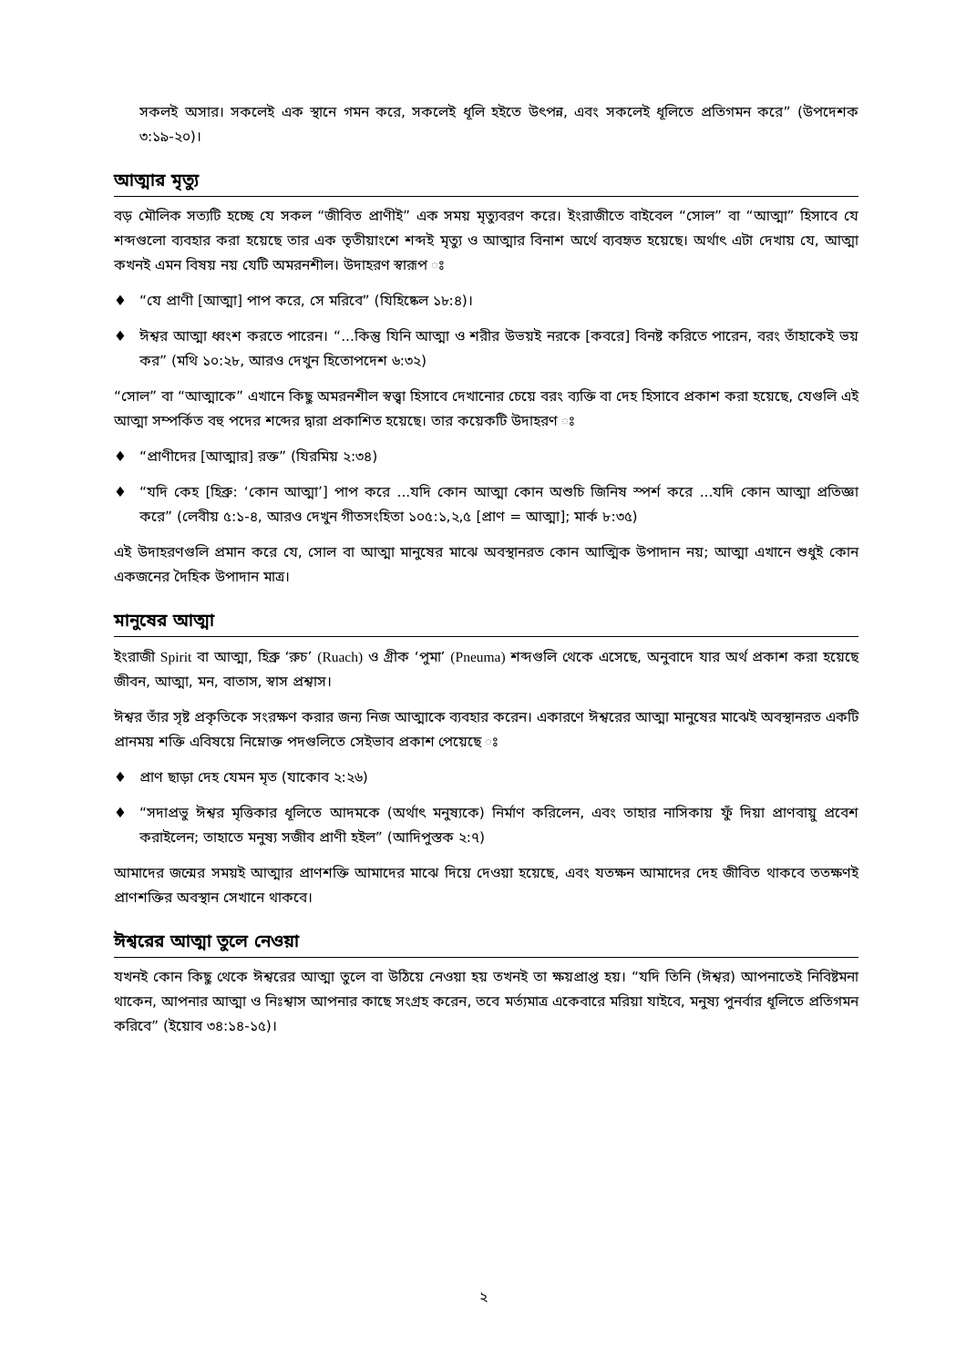সকলই অসার। সকলেই এক স্থানে গমন করে, সকলেই ধূলি হইতে উৎপন্ন, এবং সকলেই ধূলিতে প্রতিগমন করে” (উপদেশক ৩:১৯-২০)।
আত্মার মৃত্যু
বড় মৌলিক সত্যটি হচ্ছে যে সকল “জীবিত প্রাণীই” এক সময় মৃত্যুবরণ করে। ইংরাজীতে বাইবেল “সোল” বা “আত্মা” হিসাবে যে শব্দগুলো ব্যবহার করা হয়েছে তার এক তৃতীয়াংশে শব্দই মৃত্যু ও আত্মার বিনাশ অর্থে ব্যবহৃত হয়েছে। অর্থাৎ এটা দেখায় যে, আত্মা কখনই এমন বিষয় নয় যেটি অমরনশীল। উদাহরণ স্বারূপ ঃ
♦ “যে প্রাণী [আত্মা] পাপ করে, সে মরিবে” (যিহিষ্কেল ১৮:৪)।
♦ ঈশ্বর আত্মা ধ্বংশ করতে পারেন। “...কিন্তু যিনি আত্মা ও শরীর উভয়ই নরকে [কবরে] বিনষ্ট করিতে পারেন, বরং তাঁহাকেই ভয় কর” (মথি ১০:২৮, আরও দেখুন হিতোপদেশ ৬:৩২)
“সোল” বা “আত্মাকে” এখানে কিছু অমরনশীল স্বত্ত্বা হিসাবে দেখানোর চেয়ে বরং ব্যক্তি বা দেহ হিসাবে প্রকাশ করা হয়েছে, যেগুলি এই আত্মা সম্পর্কিত বহু পদের শব্দের দ্বারা প্রকাশিত হয়েছে। তার কয়েকটি উদাহরণ ঃ
♦ “প্রাণীদের [আত্মার] রক্ত” (যিরমিয় ২:৩৪)
♦ “যদি কেহ [হিব্রু: ‘কোন আত্মা’] পাপ করে ...যদি কোন আত্মা কোন অশুচি জিনিষ স্পর্শ করে ...যদি কোন আত্মা প্রতিজ্ঞা করে” (লেবীয় ৫:১-৪, আরও দেখুন গীতসংহিতা ১০৫:১,২,৫ [প্রাণ = আত্মা]; মার্ক ৮:৩৫)
এই উদাহরণগুলি প্রমান করে যে, সোল বা আত্মা মানুষের মাঝে অবস্থানরত কোন আত্মিক উপাদান নয়; আত্মা এখানে শুধুই কোন একজনের দৈহিক উপাদান মাত্র।
মানুষের আত্মা
ইংরাজী Spirit বা আত্মা, হিব্রু ‘রুচ’ (Ruach) ও গ্রীক ‘পুমা’ (Pneuma) শব্দগুলি থেকে এসেছে, অনুবাদে যার অর্থ প্রকাশ করা হয়েছে জীবন, আত্মা, মন, বাতাস, স্বাস প্রশ্বাস।
ঈশ্বর তাঁর সৃষ্ট প্রকৃতিকে সংরক্ষণ করার জন্য নিজ আত্মাকে ব্যবহার করেন। একারণে ঈশ্বরের আত্মা মানুষের মাঝেই অবস্থানরত একটি প্রানময় শক্তি এবিষয়ে নিম্নোক্ত পদগুলিতে সেইভাব প্রকাশ পেয়েছে ঃ
♦ প্রাণ ছাড়া দেহ যেমন মৃত (যাকোব ২:২৬)
♦ “সদাপ্রভু ঈশ্বর মৃত্তিকার ধূলিতে আদমকে (অর্থাৎ মনুষ্যকে) নির্মাণ করিলেন, এবং তাহার নাসিকায় ফুঁ দিয়া প্রাণবায়ু প্রবেশ করাইলেন; তাহাতে মনুষ্য সজীব প্রাণী হইল” (আদিপুস্তক ২:৭)
আমাদের জন্মের সময়ই আত্মার প্রাণশক্তি আমাদের মাঝে দিয়ে দেওয়া হয়েছে, এবং যতক্ষন আমাদের দেহ জীবিত থাকবে ততক্ষণই প্রাণশক্তির অবস্থান সেখানে থাকবে।
ঈশ্বরের আত্মা তুলে নেওয়া
যখনই কোন কিছু থেকে ঈশ্বরের আত্মা তুলে বা উঠিয়ে নেওয়া হয় তখনই তা ক্ষয়প্রাপ্ত হয়। “যদি তিনি (ঈশ্বর) আপনাতেই নিবিষ্টমনা থাকেন, আপনার আত্মা ও নিঃশ্বাস আপনার কাছে সংগ্রহ করেন, তবে মর্ত্যমাত্র একেবারে মরিয়া যাইবে, মনুষ্য পুনর্বার ধূলিতে প্রতিগমন করিবে” (ইয়োব ৩৪:১৪-১৫)।
২